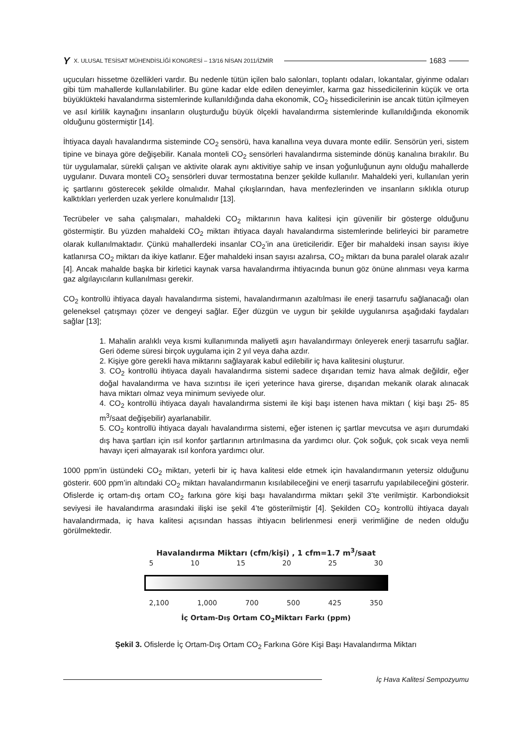Y X. ULUSAL TESİSAT MÜHENDİSLİĞİ KONGRESİ – 13/16 NİSAN 2011/İZMİR 1683
uçucuları hissetme özellikleri vardır. Bu nedenle tütün içilen balo salonları, toplantı odaları, lokantalar, giyinme odaları gibi tüm mahallerde kullanılabilirler. Bu güne kadar elde edilen deneyimler, karma gaz hissedicilerinin küçük ve orta büyüklükteki havalandırma sistemlerinde kullanıldığında daha ekonomik, CO<sub>2</sub> hissedicilerinin ise ancak tütün içilmeyen ve asıl kirlilik kaynağını insanların oluşturduğu büyük ölçekli havalandırma sistemlerinde kullanıldığında ekonomik olduğunu göstermiştir [14].
İhtiyaca dayalı havalandırma sisteminde CO<sub>2</sub> sensörü, hava kanallına veya duvara monte edilir. Sensörün yeri, sistem tipine ve binaya göre değişebilir. Kanala monteli CO<sub>2</sub> sensörleri havalandırma sisteminde dönüş kanalına bırakılır. Bu tür uygulamalar, sürekli çalışan ve aktivite olarak aynı aktivitiye sahip ve insan yoğunluğunun aynı olduğu mahallerde uygulanır. Duvara monteli CO<sub>2</sub> sensörleri duvar termostatına benzer şekilde kullanılır. Mahaldeki yeri, kullanılan yerin iç şartlarını gösterecek şekilde olmalıdır. Mahal çıkışlarından, hava menfezlerinden ve insanların sıklıkla oturup kalktıkları yerlerden uzak yerlere konulmalıdır [13].
Tecrübeler ve saha çalışmaları, mahaldeki CO<sub>2</sub> miktarının hava kalitesi için güvenilir bir gösterge olduğunu göstermiştir. Bu yüzden mahaldeki CO<sub>2</sub> miktarı ihtiyaca dayalı havalandırma sistemlerinde belirleyici bir parametre olarak kullanılmaktadır. Çünkü mahallerdeki insanlar CO<sub>2</sub>’in ana üreticileridir. Eğer bir mahaldeki insan sayısı ikiye katlanırsa CO<sub>2</sub> miktarı da ikiye katlanır. Eğer mahaldeki insan sayısı azalırsa, CO<sub>2</sub> miktarı da buna paralel olarak azalır [4]. Ancak mahalde başka bir kirletici kaynak varsa havalandırma ihtiyacında bunun göz önüne alınması veya karma gaz algılayıcıların kullanılması gerekir.
CO<sub>2</sub> kontrollü ihtiyaca dayalı havalandırma sistemi, havalandırmanın azaltılması ile enerji tasarrufu sağlanacağı olan geleneksel çatışmayı çözer ve dengeyi sağlar. Eğer düzgün ve uygun bir şekilde uygulanırsa aşağıdaki faydaları sağlar [13];
1. Mahalin aralıklı veya kısmi kullanımında maliyetli aşırı havalandırmayı önleyerek enerji tasarrufu sağlar. Geri ödeme süresi birçok uygulama için 2 yıl veya daha azdır.
2. Kişiye göre gerekli hava miktarını sağlayarak kabul edilebilir iç hava kalitesini oluşturur.
3. CO<sub>2</sub> kontrollü ihtiyaca dayalı havalandırma sistemi sadece dışarıdan temiz hava almak değildir, eğer doğal havalandırma ve hava sızıntısı ile içeri yeterince hava girerse, dışarıdan mekanik olarak alınacak hava miktarı olmaz veya minimum seviyede olur.
4. CO<sub>2</sub> kontrollü ihtiyaca dayalı havalandırma sistemi ile kişi başı istenen hava miktarı ( kişi başı 25- 85 m<sup>3</sup>/saat değişebilir) ayarlanabilir.
5. CO<sub>2</sub> kontrollü ihtiyaca dayalı havalandırma sistemi, eğer istenen iç şartlar mevcutsa ve aşırı durumdaki dış hava şartları için ısıl konfor şartlarının artırılmasına da yardımcı olur. Çok soğuk, çok sıcak veya nemli havayı içeri almayarak ısıl konfora yardımcı olur.
1000 ppm’in üstündeki CO<sub>2</sub> miktarı, yeterli bir iç hava kalitesi elde etmek için havalandırmanın yetersiz olduğunu gösterir. 600 ppm’in altındaki CO<sub>2</sub> miktarı havalandırmanın kısılabileceğini ve enerji tasarrufu yapılabileceğini gösterir. Ofislerde iç ortam-dış ortam CO<sub>2</sub> farkına göre kişi başı havalandırma miktarı şekil 3’te verilmiştir. Karbondioksit seviyesi ile havalandırma arasındaki ilişki ise şekil 4’te gösterilmiştir [4]. Şekilden CO<sub>2</sub> kontrollü ihtiyaca dayalı havalandırmada, iç hava kalitesi açısından hassas ihtiyacın belirlenmesi enerji verimliğine de neden olduğu görülmektedir.
Havalandırma Miktarı (cfm/kişi) , 1 cfm=1.7 m<sup>3</sup>/saat
5 10 15 20 25 30
2,100 1,000 700 500 425 350
İç Ortam-Dış Ortam CO<sub>2</sub>Miktarı Farkı (ppm)
Şekil 3. Ofislerde İç Ortam-Dış Ortam CO<sub>2</sub> Farkına Göre Kişi Başı Havalandırma Miktarı
İç Hava Kalitesi Sempozyumu